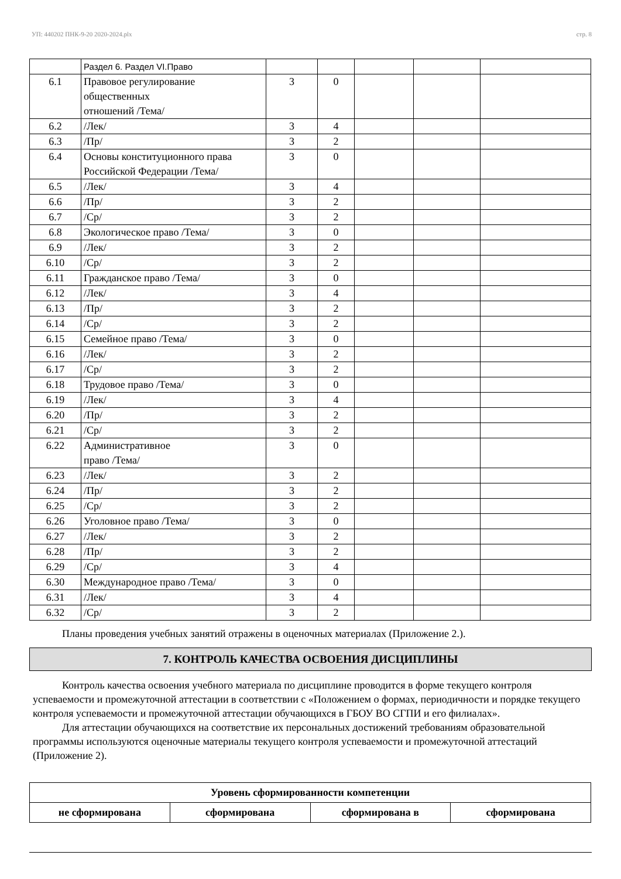УП: 440202 ПНК-9-20 2020-2024.plx стр. 8
| | Раздел 6. Раздел VI.Право | | | | | |
| 6.1 | Правовое регулирование общественных отношений /Тема/ | 3 | 0 | | | |
| 6.2 | /Лек/ | 3 | 4 | | | |
| 6.3 | /Пр/ | 3 | 2 | | | |
| 6.4 | Основы конституционного права Российской Федерации /Тема/ | 3 | 0 | | | |
| 6.5 | /Лек/ | 3 | 4 | | | |
| 6.6 | /Пр/ | 3 | 2 | | | |
| 6.7 | /Ср/ | 3 | 2 | | | |
| 6.8 | Экологическое право /Тема/ | 3 | 0 | | | |
| 6.9 | /Лек/ | 3 | 2 | | | |
| 6.10 | /Ср/ | 3 | 2 | | | |
| 6.11 | Гражданское право /Тема/ | 3 | 0 | | | |
| 6.12 | /Лек/ | 3 | 4 | | | |
| 6.13 | /Пр/ | 3 | 2 | | | |
| 6.14 | /Ср/ | 3 | 2 | | | |
| 6.15 | Семейное право /Тема/ | 3 | 0 | | | |
| 6.16 | /Лек/ | 3 | 2 | | | |
| 6.17 | /Ср/ | 3 | 2 | | | |
| 6.18 | Трудовое право /Тема/ | 3 | 0 | | | |
| 6.19 | /Лек/ | 3 | 4 | | | |
| 6.20 | /Пр/ | 3 | 2 | | | |
| 6.21 | /Ср/ | 3 | 2 | | | |
| 6.22 | Административное право /Тема/ | 3 | 0 | | | |
| 6.23 | /Лек/ | 3 | 2 | | | |
| 6.24 | /Пр/ | 3 | 2 | | | |
| 6.25 | /Ср/ | 3 | 2 | | | |
| 6.26 | Уголовное право /Тема/ | 3 | 0 | | | |
| 6.27 | /Лек/ | 3 | 2 | | | |
| 6.28 | /Пр/ | 3 | 2 | | | |
| 6.29 | /Ср/ | 3 | 4 | | | |
| 6.30 | Международное право /Тема/ | 3 | 0 | | | |
| 6.31 | /Лек/ | 3 | 4 | | | |
| 6.32 | /Ср/ | 3 | 2 | | | |
Планы проведения учебных занятий отражены в оценочных материалах (Приложение 2.).
7. КОНТРОЛЬ КАЧЕСТВА ОСВОЕНИЯ ДИСЦИПЛИНЫ
Контроль качества освоения учебного материала по дисциплине проводится в форме текущего контроля успеваемости и промежуточной аттестации в соответствии с «Положением о формах, периодичности и порядке текущего контроля успеваемости и промежуточной аттестации обучающихся в ГБОУ ВО СГПИ и его филиалах».
Для аттестации обучающихся на соответствие их персональных достижений требованиям образовательной программы используются оценочные материалы текущего контроля успеваемости и промежуточной аттестаций (Приложение 2).
| Уровень сформированности компетенции | | | |
| не сформирована | сформирована | сформирована в | сформирована |